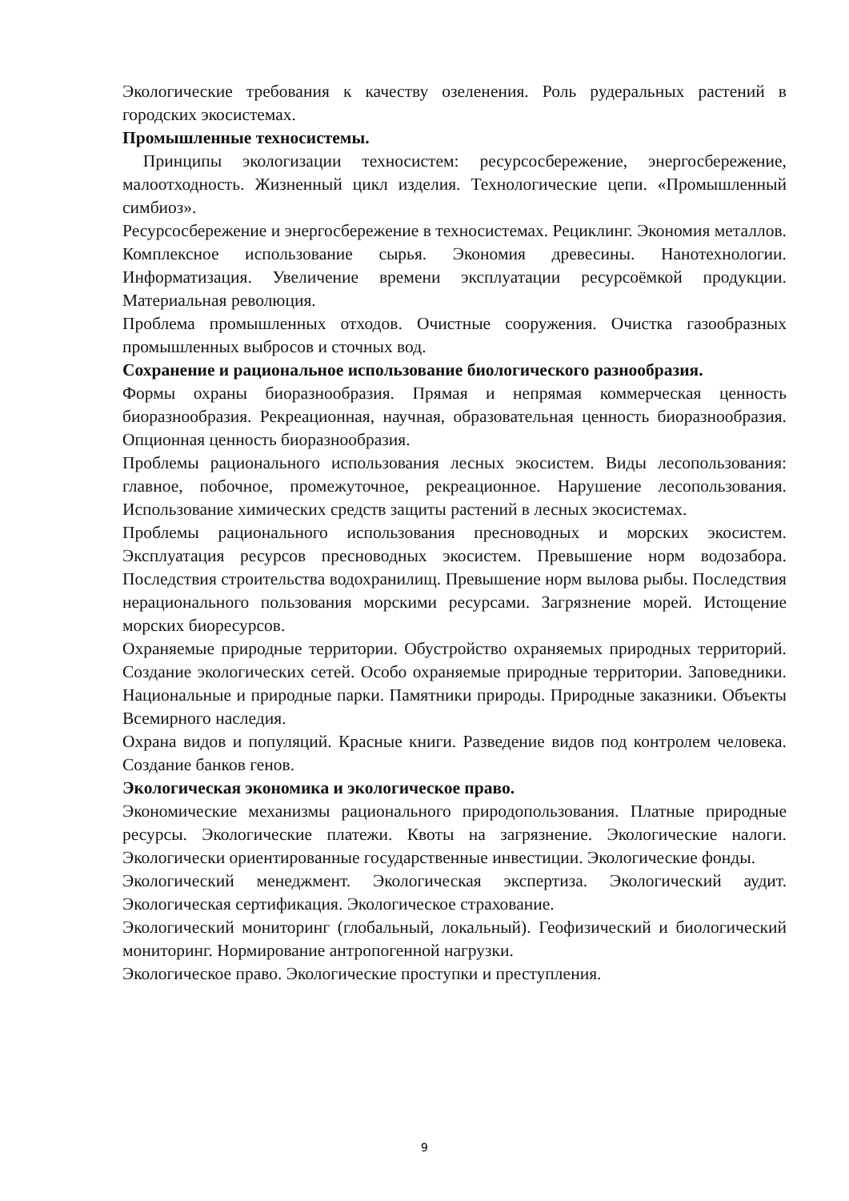Экологические требования к качеству озеленения. Роль рудеральных растений в городских экосистемах.
Промышленные техносистемы.
Принципы экологизации техносистем: ресурсосбережение, энергосбережение, малоотходность. Жизненный цикл изделия. Технологические цепи. «Промышленный симбиоз».
Ресурсосбережение и энергосбережение в техносистемах. Рециклинг. Экономия металлов. Комплексное использование сырья. Экономия древесины. Нанотехнологии. Информатизация. Увеличение времени эксплуатации ресурсоёмкой продукции. Материальная революция.
Проблема промышленных отходов. Очистные сооружения. Очистка газообразных промышленных выбросов и сточных вод.
Сохранение и рациональное использование биологического разнообразия.
Формы охраны биоразнообразия. Прямая и непрямая коммерческая ценность биоразнообразия. Рекреационная, научная, образовательная ценность биоразнообразия. Опционная ценность биоразнообразия.
Проблемы рационального использования лесных экосистем. Виды лесопользования: главное, побочное, промежуточное, рекреационное. Нарушение лесопользования. Использование химических средств защиты растений в лесных экосистемах.
Проблемы рационального использования пресноводных и морских экосистем. Эксплуатация ресурсов пресноводных экосистем. Превышение норм водозабора. Последствия строительства водохранилищ. Превышение норм вылова рыбы. Последствия нерационального пользования морскими ресурсами. Загрязнение морей. Истощение морских биоресурсов.
Охраняемые природные территории. Обустройство охраняемых природных территорий. Создание экологических сетей. Особо охраняемые природные территории. Заповедники. Национальные и природные парки. Памятники природы. Природные заказники. Объекты Всемирного наследия.
Охрана видов и популяций. Красные книги. Разведение видов под контролем человека. Создание банков генов.
Экологическая экономика и экологическое право.
Экономические механизмы рационального природопользования. Платные природные ресурсы. Экологические платежи. Квоты на загрязнение. Экологические налоги. Экологически ориентированные государственные инвестиции. Экологические фонды.
Экологический менеджмент. Экологическая экспертиза. Экологический аудит. Экологическая сертификация. Экологическое страхование.
Экологический мониторинг (глобальный, локальный). Геофизический и биологический мониторинг. Нормирование антропогенной нагрузки.
Экологическое право. Экологические проступки и преступления.
9